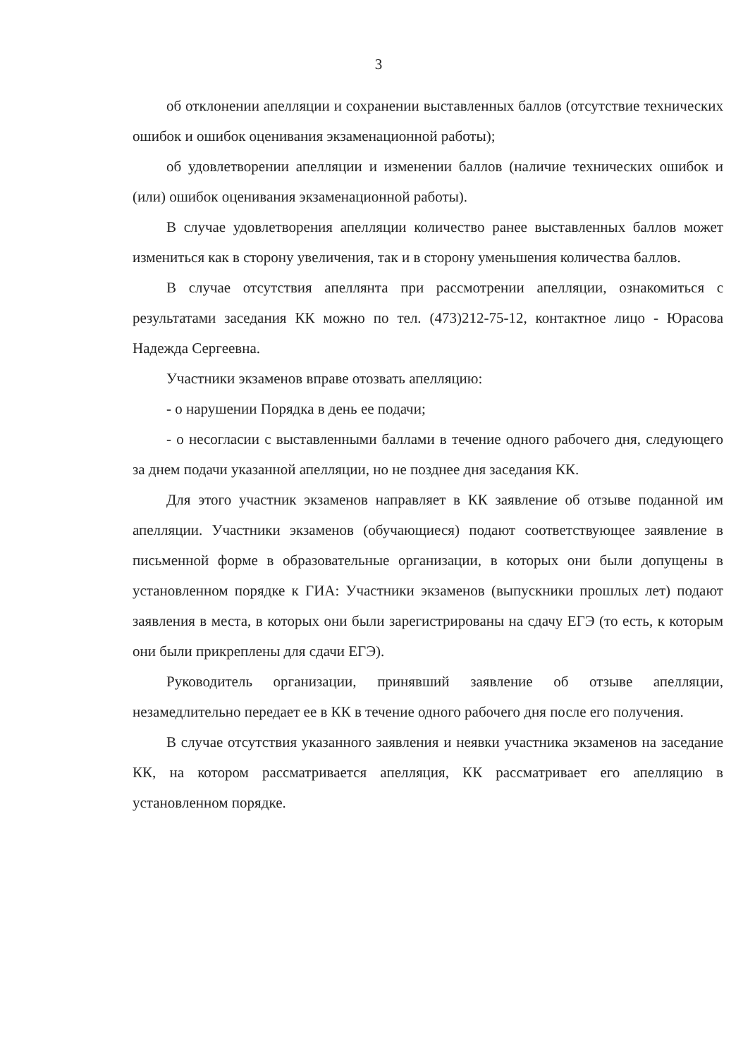3
об отклонении апелляции и сохранении выставленных баллов (отсутствие технических ошибок и ошибок оценивания экзаменационной работы);
об удовлетворении апелляции и изменении баллов (наличие технических ошибок и (или) ошибок оценивания экзаменационной работы).
В случае удовлетворения апелляции количество ранее выставленных баллов может измениться как в сторону увеличения, так и в сторону уменьшения количества баллов.
В случае отсутствия апеллянта при рассмотрении апелляции, ознакомиться с результатами заседания КК можно по тел. (473)212-75-12, контактное лицо - Юрасова Надежда Сергеевна.
Участники экзаменов вправе отозвать апелляцию:
- о нарушении Порядка в день ее подачи;
- о несогласии с выставленными баллами в течение одного рабочего дня, следующего за днем подачи указанной апелляции, но не позднее дня заседания КК.
Для этого участник экзаменов направляет в КК заявление об отзыве поданной им апелляции. Участники экзаменов (обучающиеся) подают соответствующее заявление в письменной форме в образовательные организации, в которых они были допущены в установленном порядке к ГИА: Участники экзаменов (выпускники прошлых лет) подают заявления в места, в которых они были зарегистрированы на сдачу ЕГЭ (то есть, к которым они были прикреплены для сдачи ЕГЭ).
Руководитель организации, принявший заявление об отзыве апелляции, незамедлительно передает ее в КК в течение одного рабочего дня после его получения.
В случае отсутствия указанного заявления и неявки участника экзаменов на заседание КК, на котором рассматривается апелляция, КК рассматривает его апелляцию в установленном порядке.